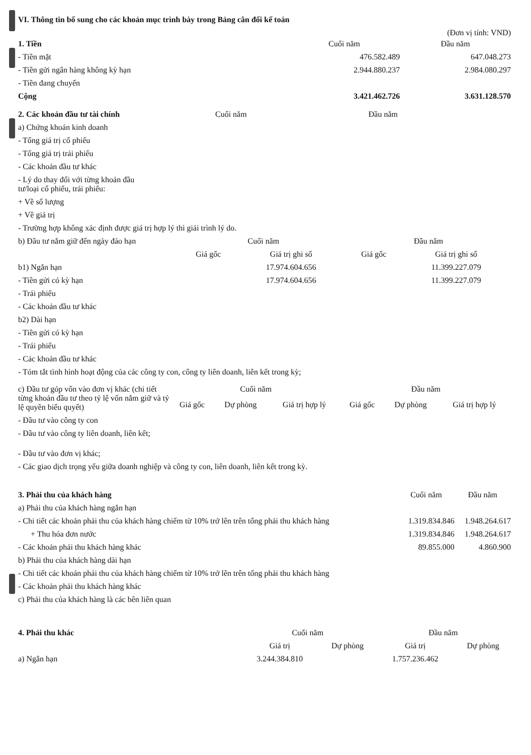VI. Thông tin bổ sung cho các khoản mục trình bày trong Bảng cân đối kế toán
(Đơn vị tính: VND)
| 1. Tiền | Cuối năm | Đầu năm |
| --- | --- | --- |
| - Tiền mặt | 476.582.489 | 647.048.273 |
| - Tiền gửi ngân hàng không kỳ hạn | 2.944.880.237 | 2.984.080.297 |
| - Tiền đang chuyển | | |
| Cộng | 3.421.462.726 | 3.631.128.570 |
| 2. Các khoản đầu tư tài chính | Cuối năm | Đầu năm |
| --- | --- | --- |
| a) Chứng khoán kinh doanh | | |
| - Tổng giá trị cổ phiếu | | |
| - Tổng giá trị trái phiếu | | |
| - Các khoản đầu tư khác | | |
| - Lý do thay đổi với từng khoản đầu tư/loại cổ phiếu, trái phiếu: | | |
| + Về số lượng | | |
| + Về giá trị | | |
| - Trường hợp không xác định được giá trị hợp lý thì giải trình lý do. | | |
| b) Đầu tư nắm giữ đến ngày đáo hạn | Cuối năm | | Đầu năm | |
| --- | --- | --- | --- | --- |
| | Giá gốc | Giá trị ghi sổ | Giá gốc | Giá trị ghi sổ |
| b1) Ngắn hạn | | 17.974.604.656 | | 11.399.227.079 |
| - Tiền gửi có kỳ hạn | | 17.974.604.656 | | 11.399.227.079 |
| - Trái phiếu | | | | |
| - Các khoản đầu tư khác | | | | |
| b2) Dài hạn | | | | |
| - Tiền gửi có kỳ hạn | | | | |
| - Trái phiếu | | | | |
| - Các khoản đầu tư khác | | | | |
| - Tóm tắt tình hình hoạt động của các công ty con, công ty liên doanh, liên kết trong kỳ; | | | | |
| c) Đầu tư góp vốn vào đơn vị khác (chi tiết từng khoản đầu tư theo tỷ lệ vốn nắm giữ và tỷ lệ quyền biểu quyết) | Cuối năm | | | Đầu năm | | |
| --- | --- | --- | --- | --- | --- | --- |
| | Giá gốc | Dự phòng | Giá trị hợp lý | Giá gốc | Dự phòng | Giá trị hợp lý |
| - Đầu tư vào công ty con | | | | | | |
| - Đầu tư vào công ty liên doanh, liên kết; | | | | | | |
| - Đầu tư vào đơn vị khác; | | | | | | |
| - Các giao dịch trọng yếu giữa doanh nghiệp và công ty con, liên doanh, liên kết trong kỳ. | | | | | | |
| 3. Phải thu của khách hàng | Cuối năm | Đầu năm |
| --- | --- | --- |
| a) Phải thu của khách hàng ngắn hạn | | |
| - Chi tiết các khoản phải thu của khách hàng chiếm từ 10% trở lên trên tổng phải thu khách hàng | 1.319.834.846 | 1.948.264.617 |
| + Thu hóa đơn nước | 1.319.834.846 | 1.948.264.617 |
| - Các khoản phải thu khách hàng khác | 89.855.000 | 4.860.900 |
| b) Phải thu của khách hàng dài hạn | | |
| - Chi tiết các khoản phải thu của khách hàng chiếm từ 10% trở lên trên tổng phải thu khách hàng | | |
| - Các khoản phải thu khách hàng khác | | |
| c) Phải thu của khách hàng là các bên liên quan | | |
| 4. Phải thu khác | Cuối năm | | Đầu năm | |
| --- | --- | --- | --- | --- |
| | Giá trị | Dự phòng | Giá trị | Dự phòng |
| a) Ngắn hạn | 3.244.384.810 | | 1.757.236.462 | |